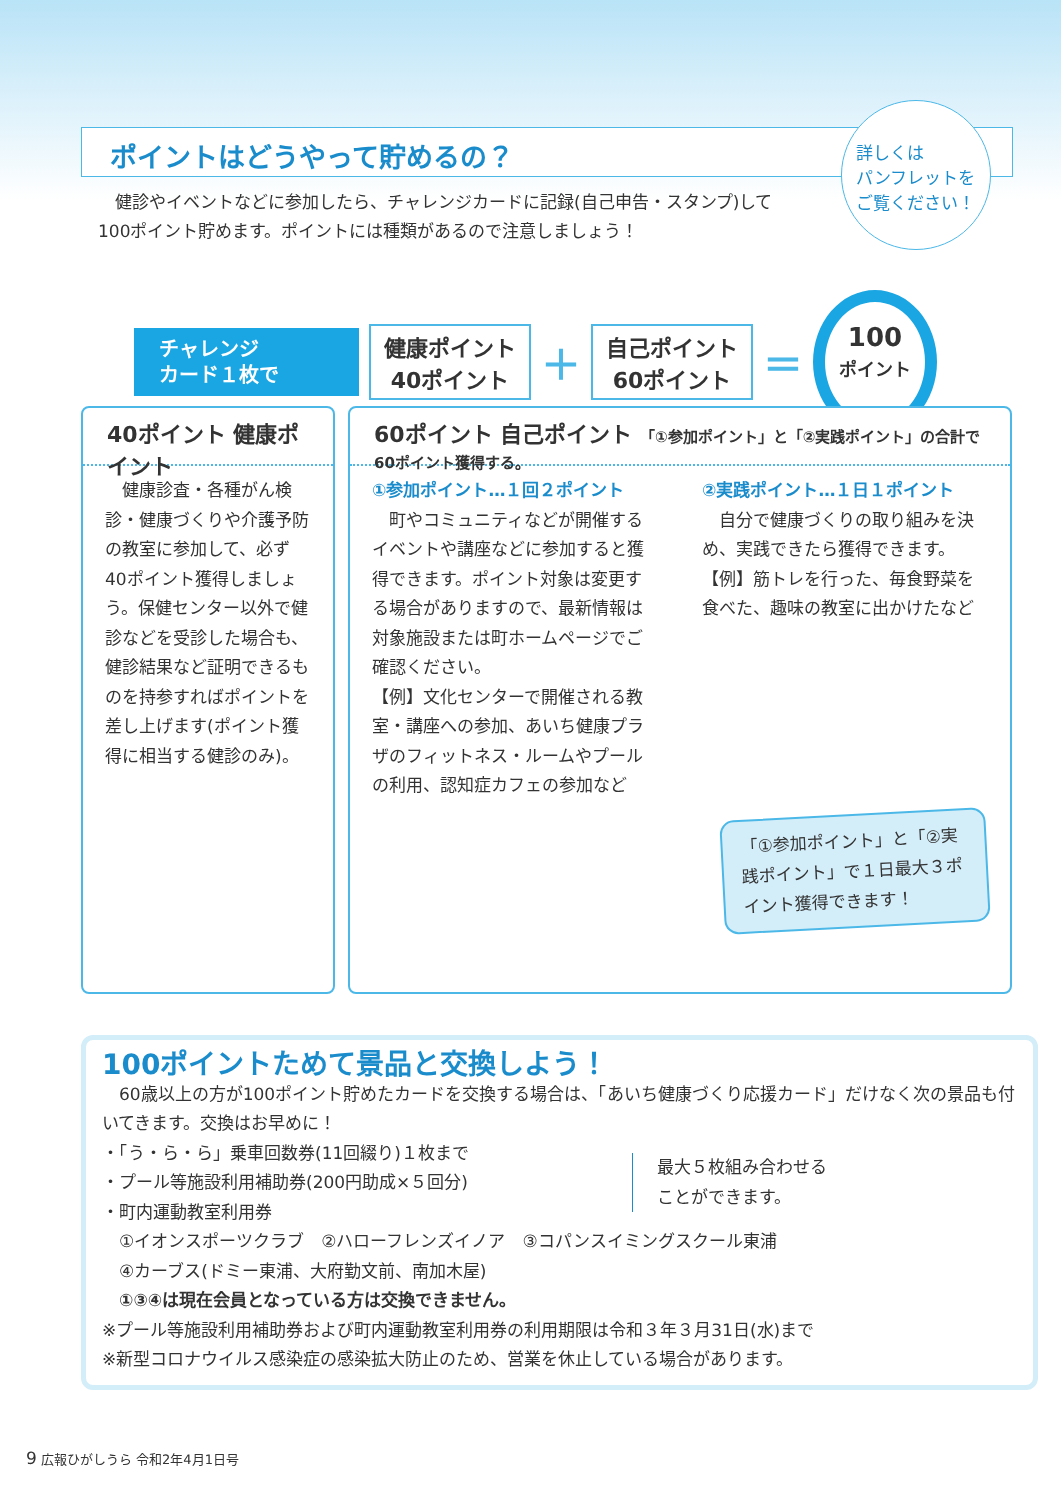ポイントはどうやって貯めるの？
詳しくは
パンフレットを
ご覧ください！
　健診やイベントなどに参加したら、チャレンジカードに記録(自己申告・スタンプ)して100ポイント貯めます。ポイントには種類があるので注意しましょう！
チャレンジ
カード１枚で
健康ポイント
40ポイント
＋
自己ポイント
60ポイント
＝
100
ポイント
40ポイント 健康ポイント
　健康診査・各種がん検診・健康づくりや介護予防の教室に参加して、必ず40ポイント獲得しましょう。保健センター以外で健診などを受診した場合も、健診結果など証明できるものを持参すればポイントを差し上げます(ポイント獲得に相当する健診のみ)。
60ポイント 自己ポイント 「①参加ポイント」と「②実践ポイント」の合計で60ポイント獲得する。
①参加ポイント…１回２ポイント
　町やコミュニティなどが開催するイベントや講座などに参加すると獲得できます。ポイント対象は変更する場合がありますので、最新情報は対象施設または町ホームページでご確認ください。
【例】文化センターで開催される教室・講座への参加、あいち健康プラザのフィットネス・ルームやプールの利用、認知症カフェの参加など
②実践ポイント…１日１ポイント
　自分で健康づくりの取り組みを決め、実践できたら獲得できます。【例】筋トレを行った、毎食野菜を食べた、趣味の教室に出かけたなど
「①参加ポイント」と「②実践ポイント」で１日最大３ポイント獲得できます！
100ポイントためて景品と交換しよう！
　60歳以上の方が100ポイント貯めたカードを交換する場合は、「あいち健康づくり応援カード」だけなく次の景品も付いてきます。交換はお早めに！
・「う・ら・ら」乗車回数券(11回綴り)１枚まで
・プール等施設利用補助券(200円助成×５回分)
・町内運動教室利用券
最大５枚組み合わせる
ことができます。
　①イオンスポーツクラブ　②ハローフレンズイノア　③コパンスイミングスクール東浦
　④カーブス(ドミー東浦、大府勤文前、南加木屋)
　①③④は現在会員となっている方は交換できません。
※プール等施設利用補助券および町内運動教室利用券の利用期限は令和３年３月31日(水)まで
※新型コロナウイルス感染症の感染拡大防止のため、営業を休止している場合があります。
9 広報ひがしうら 令和2年4月1日号